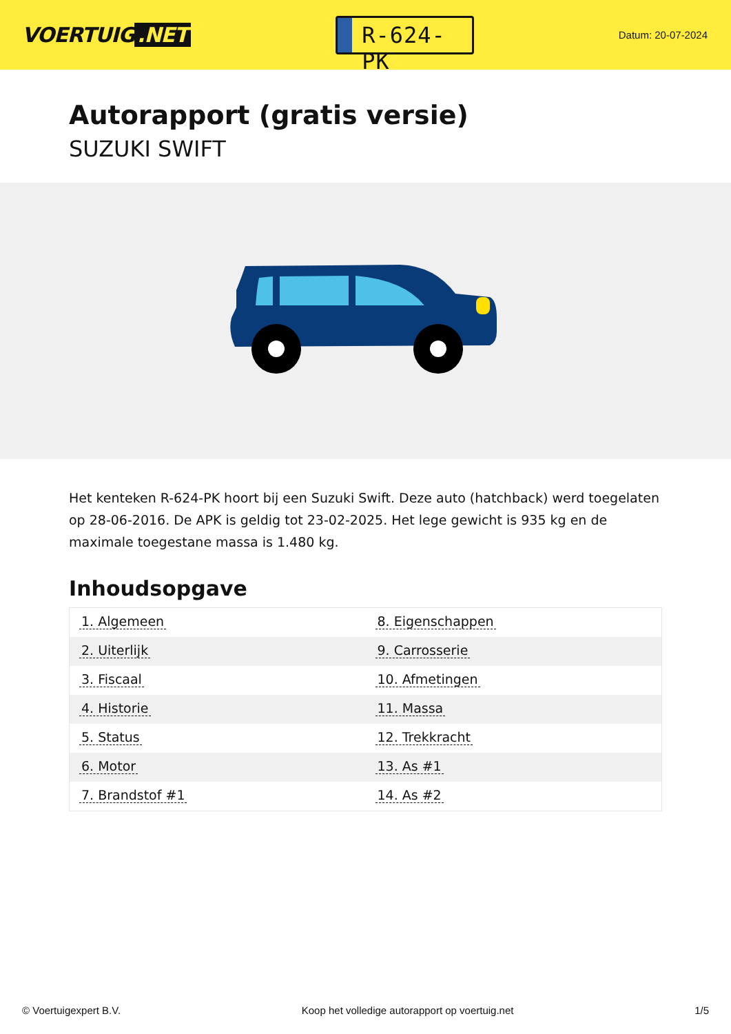VOERTUIG.NET
R-624-PK
Datum: 20-07-2024
Autorapport (gratis versie)
SUZUKI SWIFT
Het kenteken R-624-PK hoort bij een Suzuki Swift. Deze auto (hatchback) werd toegelaten op 28-06-2016. De APK is geldig tot 23-02-2025. Het lege gewicht is 935 kg en de maximale toegestane massa is 1.480 kg.
Inhoudsopgave
| 1. Algemeen | 8. Eigenschappen |
| 2. Uiterlijk | 9. Carrosserie |
| 3. Fiscaal | 10. Afmetingen |
| 4. Historie | 11. Massa |
| 5. Status | 12. Trekkracht |
| 6. Motor | 13. As #1 |
| 7. Brandstof #1 | 14. As #2 |
© Voertuigexpert B.V. Koop het volledige autorapport op voertuig.net 1/5